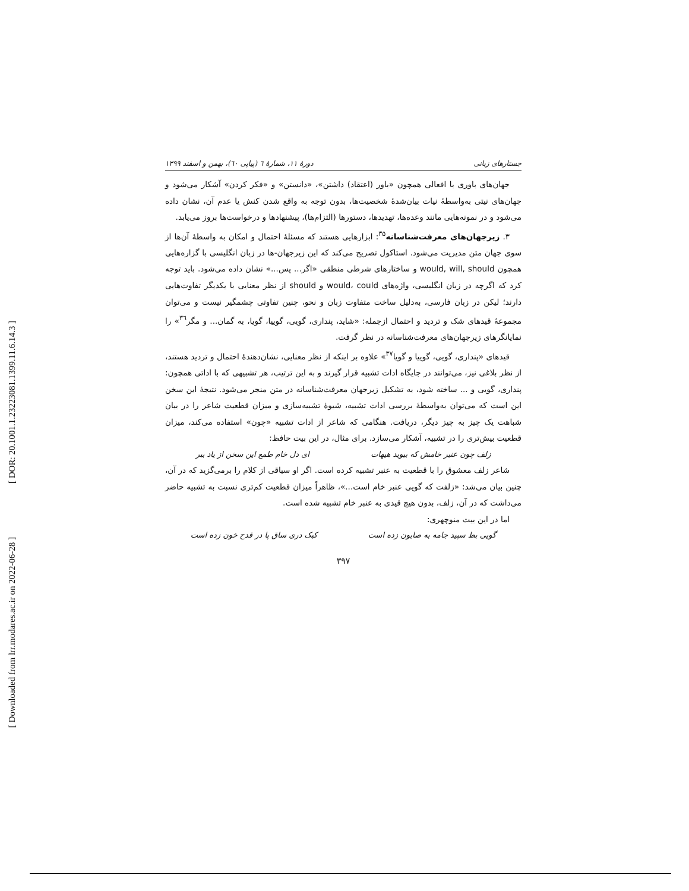[ DOR: 20.1001.1.23223081.1399.11.6.14.3 ]
[ Downloaded from lrr.modares.ac.ir on 2022-06-28 ]
جستارهای زبانی دورهٔ ۱۱، شمارهٔ ٦ (پیاپی ٦٠)، بهمن و اسفند ۱۳۹۹
جهان‌های باوری با افعالی همچون «باور (اعتقاد) داشتن»، «دانستن» و «فکر کردن» آشکار می‌شود و جهان‌های نیتی به‌واسطهٔ نیات بیان‌شدهٔ شخصیت‌ها، بدون توجه به واقع شدن کنش یا عدم آن، نشان داده می‌شود و در نمونه‌هایی مانند وعده‌ها، تهدیدها، دستورها (التزام‌ها)، پیشنهادها و درخواست‌ها بروز می‌یابد.
۳. زیرجهان‌های معرفت‌شناسانه<sup>۳۵</sup>: ابزارهایی هستند که مسئلهٔ احتمال و امکان به واسطهٔ آن‌ها از سوی جهان متن مدیریت می‌شود. استاکول تصریح می‌کند که این زیرجهان-ها در زبان انگلیسی با گزاره‌هایی همچون would, will, should و ساختارهای شرطی منطقی «اگر... پس...» نشان داده می‌شود. باید توجه کرد که اگرچه در زبان انگلیسی، واژه‌های would، could و should از نظر معنایی با یکدیگر تفاوت‌هایی دارند؛ لیکن در زبان فارسی، به‌دلیل ساخت متفاوت زبان و نحو، چنین تفاوتی چشمگیر نیست و می‌توان مجموعهٔ قیدهای شک و تردید و احتمال ازجمله: «شاید، پنداری، گویی، گوییا، گویا، به گمان... و مگر<sup>۳٦</sup>» را نمایانگرهای زیرجهان‌های معرفت‌شناسانه در نظر گرفت.
قیدهای «پنداری، گویی، گوییا و گویا<sup>۳۷</sup>» علاوه بر اینکه از نظر معنایی، نشان‌دهندهٔ احتمال و تردید هستند، از نظر بلاغی نیز، می‌توانند در جایگاه ادات تشبیه قرار گیرند و به این ترتیب، هر تشبیهی که با اداتی همچون: پنداری، گویی و ... ساخته شود، به تشکیل زیرجهان معرفت‌شناسانه در متن منجر می‌شود. نتیجهٔ این سخن این است که می‌توان به‌واسطهٔ بررسی ادات تشبیه، شیوهٔ تشبیه‌سازی و میزان قطعیت شاعر را در بیان شباهت یک چیز به چیز دیگر، دریافت. هنگامی که شاعر از ادات تشبیه «چون» استفاده می‌کند، میزان قطعیت بیش‌تری را در تشبیه، آشکار می‌سازد. برای مثال، در این بیت حافظ:
زلف چون عنبر خامش که ببوید هیهات ای دل خام طمع این سخن از یاد ببر
شاعر زلف معشوق را با قطعیت به عنبر تشبیه کرده است. اگر او سیاقی از کلام را برمی‌گزید که در آن، چنین بیان می‌شد: «زلفت که گویی عنبر خام است...»، ظاهراً میزان قطعیت کم‌تری نسبت به تشبیه حاضر می‌داشت که در آن، زلف، بدون هیچ قیدی به عنبر خام تشبیه شده است.
اما در این بیت منوچهری:
گویی بط سپید جامه به صابون زده است کبک دری ساق پا در قدح خون زده است
۳۹۷